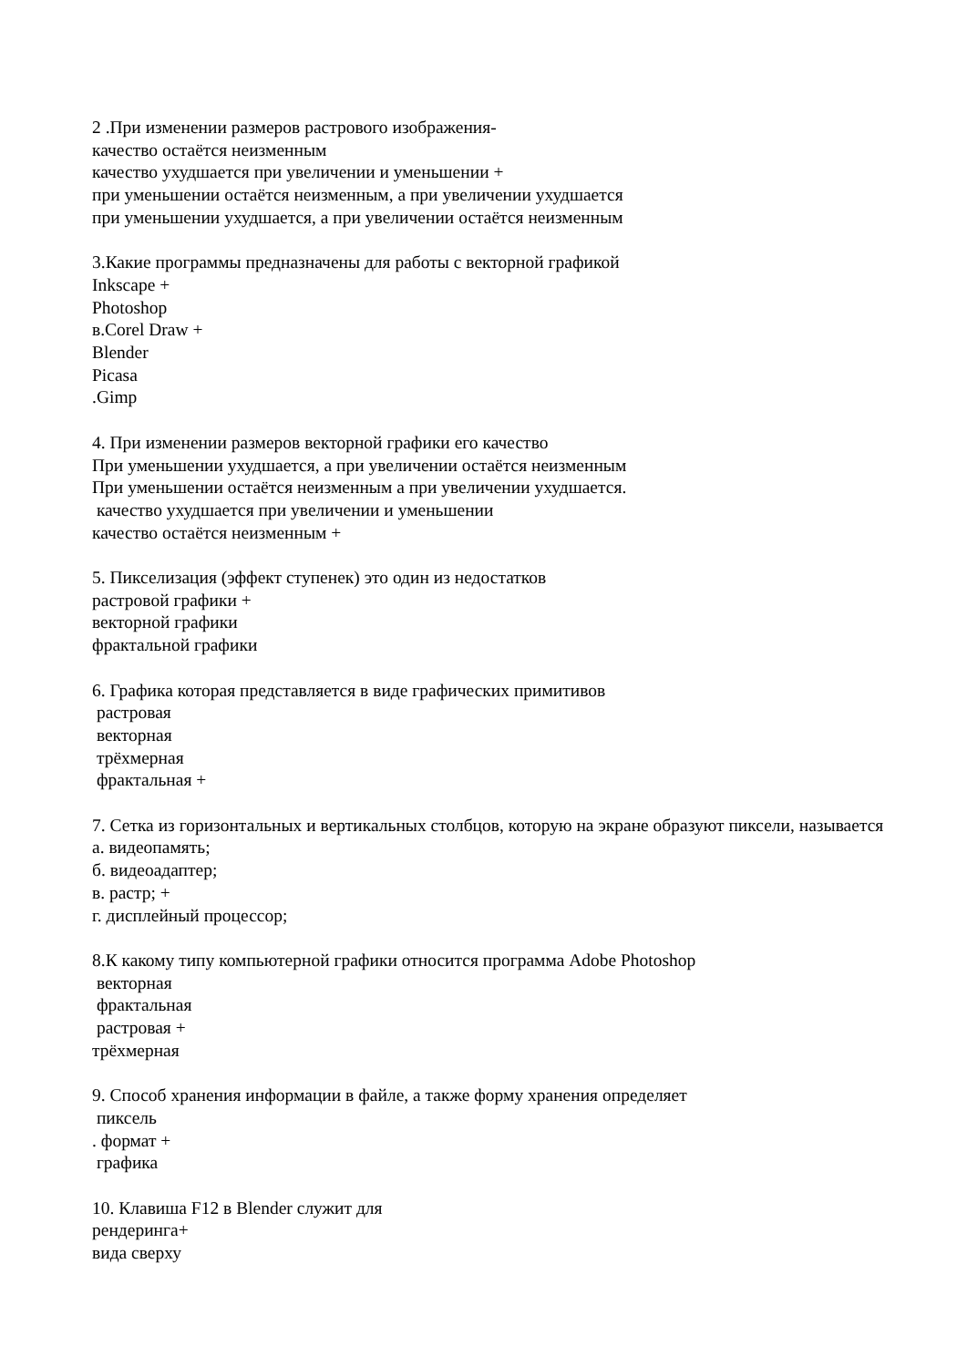2 .При изменении размеров растрового изображения-
качество остаётся неизменным
качество ухудшается при увеличении и уменьшении +
при уменьшении остаётся неизменным, а при увеличении ухудшается
при уменьшении ухудшается, а при увеличении остаётся неизменным
3.Какие программы предназначены для работы с векторной графикой
Inkscape +
Photoshop
в.Corel Draw +
Blender
Picasa
.Gimp
4. При изменении размеров векторной графики его качество
При уменьшении ухудшается, а при увеличении остаётся неизменным
При уменьшении остаётся неизменным а при увеличении ухудшается.
качество ухудшается при увеличении и уменьшении
качество остаётся неизменным +
5. Пикселизация (эффект ступенек) это один из недостатков
растровой графики +
векторной графики
фрактальной графики
6. Графика которая представляется в виде графических примитивов
растровая
векторная
трёхмерная
фрактальная +
7. Сетка из горизонтальных и вертикальных столбцов, которую на экране образуют пиксели, называется
а. видеопамять;
б. видеоадаптер;
в. растр; +
г. дисплейный процессор;
8.К какому типу компьютерной графики относится программа Adobe Photoshop
векторная
фрактальная
растровая +
трёхмерная
9. Способ хранения информации в файле, а также форму хранения определяет
пиксель
. формат +
графика
10. Клавиша F12 в Blender служит для
рендеринга+
вида сверху